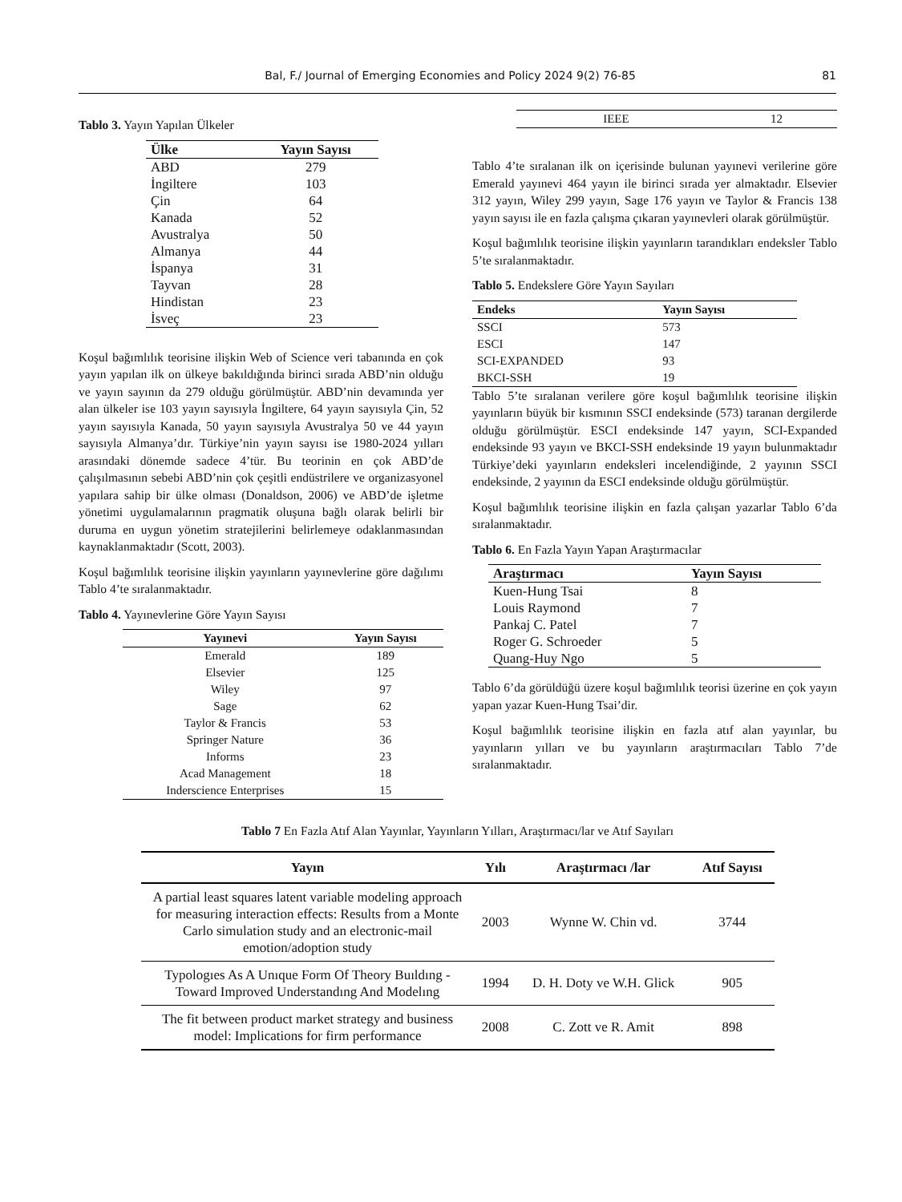Bal, F./ Journal of Emerging Economies and Policy 2024 9(2) 76-85 81
Tablo 3. Yayın Yapılan Ülkeler
| Ülke | Yayın Sayısı |
| --- | --- |
| ABD | 279 |
| İngiltere | 103 |
| Çin | 64 |
| Kanada | 52 |
| Avustralya | 50 |
| Almanya | 44 |
| İspanya | 31 |
| Tayvan | 28 |
| Hindistan | 23 |
| İsveç | 23 |
Koşul bağımlılık teorisine ilişkin Web of Science veri tabanında en çok yayın yapılan ilk on ülkeye bakıldığında birinci sırada ABD’nin olduğu ve yayın sayının da 279 olduğu görülmüştür. ABD’nin devamında yer alan ülkeler ise 103 yayın sayısıyla İngiltere, 64 yayın sayısıyla Çin, 52 yayın sayısıyla Kanada, 50 yayın sayısıyla Avustralya 50 ve 44 yayın sayısıyla Almanya’dır. Türkiye’nin yayın sayısı ise 1980-2024 yılları arasındaki dönemde sadece 4’tür. Bu teorinin en çok ABD’de çalışılmasının sebebi ABD’nin çok çeşitli endüstrilere ve organizasyonel yapılara sahip bir ülke olması (Donaldson, 2006) ve ABD’de işletme yönetimi uygulamalarının pragmatik oluşuna bağlı olarak belirli bir duruma en uygun yönetim stratejilerini belirlemeye odaklanmasından kaynaklanmaktadır (Scott, 2003).
Koşul bağımlılık teorisine ilişkin yayınların yayınevlerine göre dağılımı Tablo 4’te sıralanmaktadır.
Tablo 4. Yayınevlerine Göre Yayın Sayısı
| Yayınevi | Yayın Sayısı |
| --- | --- |
| Emerald | 189 |
| Elsevier | 125 |
| Wiley | 97 |
| Sage | 62 |
| Taylor & Francis | 53 |
| Springer Nature | 36 |
| Informs | 23 |
| Acad Management | 18 |
| Inderscience Enterprises | 15 |
| IEEE | 12 |
Tablo 4’te sıralanan ilk on içerisinde bulunan yayınevi verilerine göre Emerald yayınevi 464 yayın ile birinci sırada yer almaktadır. Elsevier 312 yayın, Wiley 299 yayın, Sage 176 yayın ve Taylor & Francis 138 yayın sayısı ile en fazla çalışma çıkaran yayınevleri olarak görülmüştür.
Koşul bağımlılık teorisine ilişkin yayınların tarandıkları endeksler Tablo 5’te sıralanmaktadır.
Tablo 5. Endekslere Göre Yayın Sayıları
| Endeks | Yayın Sayısı |
| --- | --- |
| SSCI | 573 |
| ESCI | 147 |
| SCI-EXPANDED | 93 |
| BKCI-SSH | 19 |
Tablo 5’te sıralanan verilere göre koşul bağımlılık teorisine ilişkin yayınların büyük bir kısmının SSCI endeksinde (573) taranan dergilerde olduğu görülmüştür. ESCI endeksinde 147 yayın, SCI-Expanded endeksinde 93 yayın ve BKCI-SSH endeksinde 19 yayın bulunmaktadır Türkiye’deki yayınların endeksleri incelendiğinde, 2 yayının SSCI endeksinde, 2 yayının da ESCI endeksinde olduğu görülmüştür.
Koşul bağımlılık teorisine ilişkin en fazla çalışan yazarlar Tablo 6’da sıralanmaktadır.
Tablo 6. En Fazla Yayın Yapan Araştırmacılar
| Araştırmacı | Yayın Sayısı |
| --- | --- |
| Kuen-Hung Tsai | 8 |
| Louis Raymond | 7 |
| Pankaj C. Patel | 7 |
| Roger G. Schroeder | 5 |
| Quang-Huy Ngo | 5 |
Tablo 6’da görüldüğü üzere koşul bağımlılık teorisi üzerine en çok yayın yapan yazar Kuen-Hung Tsai’dir.
Koşul bağımlılık teorisine ilişkin en fazla atıf alan yayınlar, bu yayınların yılları ve bu yayınların araştırmacıları Tablo 7’de sıralanmaktadır.
Tablo 7 En Fazla Atıf Alan Yayınlar, Yayınların Yılları, Araştırmacı/lar ve Atıf Sayıları
| Yayın | Yılı | Araştırmacı /lar | Atıf Sayısı |
| --- | --- | --- | --- |
| A partial least squares latent variable modeling approach for measuring interaction effects: Results from a Monte Carlo simulation study and an electronic-mail emotion/adoption study | 2003 | Wynne W. Chin vd. | 3744 |
| Typologıes As A Unıque Form Of Theory Buıldıng - Toward Improved Understandıng And Modelıng | 1994 | D. H. Doty ve W.H. Glick | 905 |
| The fit between product market strategy and business model: Implications for firm performance | 2008 | C. Zott ve R. Amit | 898 |